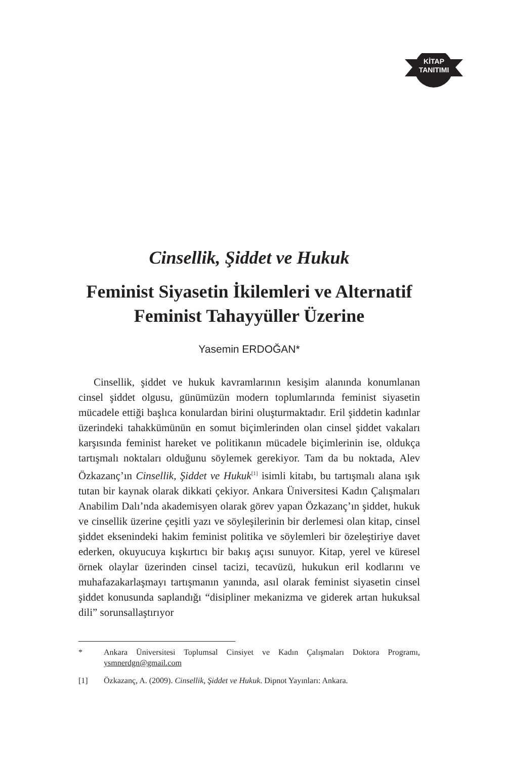KİTAP
TANITIMI
Cinsellik, Şiddet ve Hukuk
Feminist Siyasetin İkilemleri ve Alternatif Feminist Tahayyüller Üzerine
Yasemin ERDOĞAN*
Cinsellik, şiddet ve hukuk kavramlarının kesişim alanında konumlanan cinsel şiddet olgusu, günümüzün modern toplumlarında feminist siyasetin mücadele ettiği başlıca konulardan birini oluşturmaktadır. Eril şiddetin kadınlar üzerindeki tahakkümünün en somut biçimlerinden olan cinsel şiddet vakaları karşısında feminist hareket ve politikanın mücadele biçimlerinin ise, oldukça tartışmalı noktaları olduğunu söylemek gerekiyor. Tam da bu noktada, Alev Özkazanç’ın Cinsellik, Şiddet ve Hukuk<sup>[1]</sup> isimli kitabı, bu tartışmalı alana ışık tutan bir kaynak olarak dikkati çekiyor. Ankara Üniversitesi Kadın Çalışmaları Anabilim Dalı’nda akademisyen olarak görev yapan Özkazanç’ın şiddet, hukuk ve cinsellik üzerine çeşitli yazı ve söyleşilerinin bir derlemesi olan kitap, cinsel şiddet eksenindeki hakim feminist politika ve söylemleri bir özeleştiriye davet ederken, okuyucuya kışkırtıcı bir bakış açısı sunuyor. Kitap, yerel ve küresel örnek olaylar üzerinden cinsel tacizi, tecavüzü, hukukun eril kodlarını ve muhafazakarlaşmayı tartışmanın yanında, asıl olarak feminist siyasetin cinsel şiddet konusunda saplandığı “disipliner mekanizma ve giderek artan hukuksal dili” sorunsallaştırıyor
* Ankara Üniversitesi Toplumsal Cinsiyet ve Kadın Çalışmaları Doktora Programı, ysmnerdgn@gmail.com
[1] Özkazanç, A. (2009). Cinsellik, Şiddet ve Hukuk. Dipnot Yayınları: Ankara.